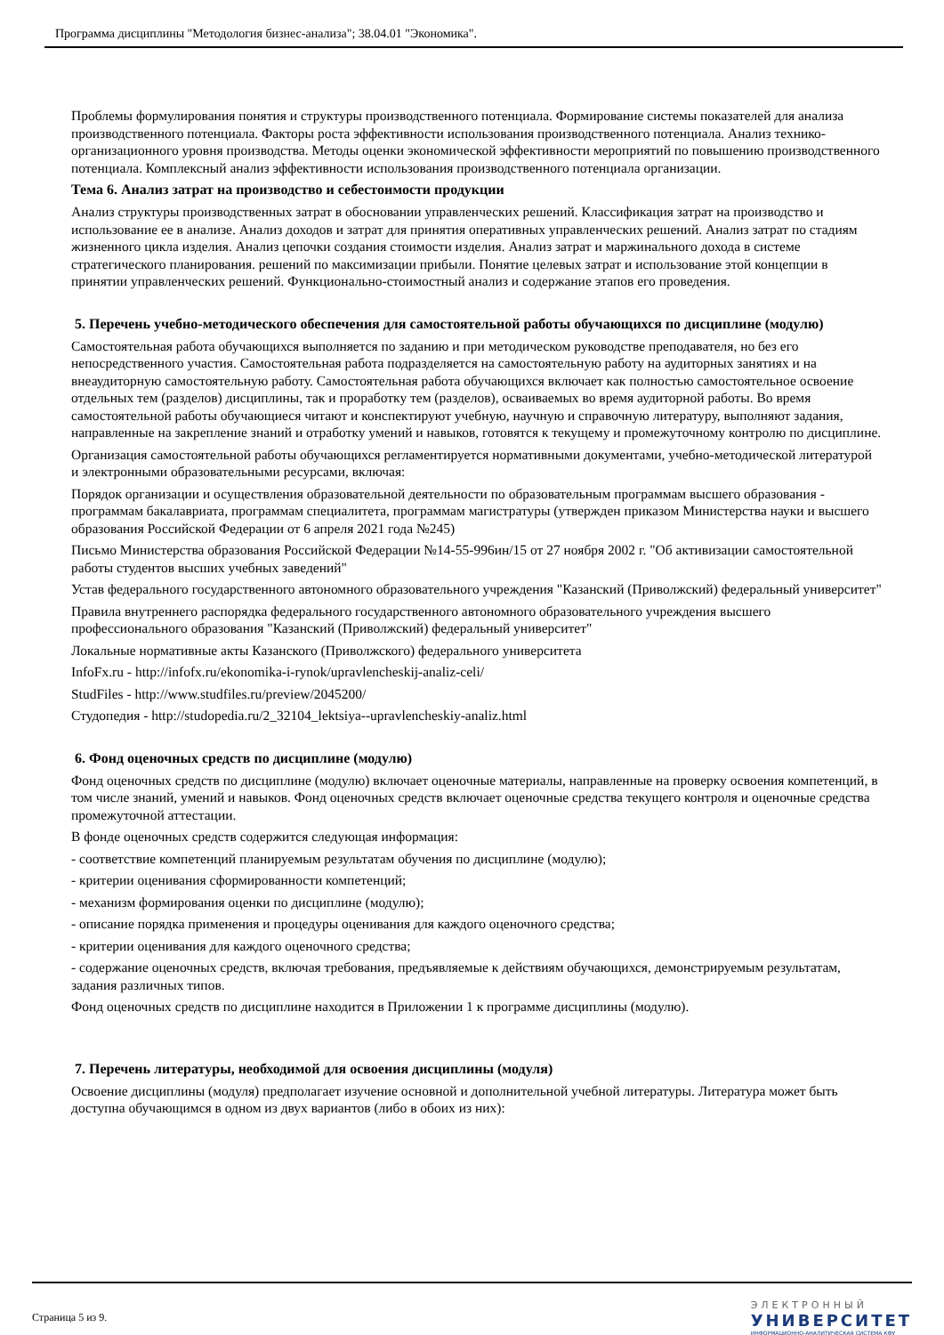Программа дисциплины "Методология бизнес-анализа"; 38.04.01 "Экономика".
Проблемы формулирования понятия и структуры производственного потенциала. Формирование системы показателей для анализа производственного потенциала. Факторы роста эффективности использования производственного потенциала. Анализ технико-организационного уровня производства. Методы оценки экономической эффективности мероприятий по повышению производственного потенциала. Комплексный анализ эффективности использования производственного потенциала организации.
Тема 6. Анализ затрат на производство и себестоимости продукции
Анализ структуры производственных затрат в обосновании управленческих решений. Классификация затрат на производство и использование ее в анализе. Анализ доходов и затрат для принятия оперативных управленческих решений. Анализ затрат по стадиям жизненного цикла изделия. Анализ цепочки создания стоимости изделия. Анализ затрат и маржинального дохода в системе стратегического планирования. решений по максимизации прибыли. Понятие целевых затрат и использование этой концепции в принятии управленческих решений. Функционально-стоимостный анализ и содержание этапов его проведения.
5. Перечень учебно-методического обеспечения для самостоятельной работы обучающихся по дисциплине (модулю)
Самостоятельная работа обучающихся выполняется по заданию и при методическом руководстве преподавателя, но без его непосредственного участия. Самостоятельная работа подразделяется на самостоятельную работу на аудиторных занятиях и на внеаудиторную самостоятельную работу. Самостоятельная работа обучающихся включает как полностью самостоятельное освоение отдельных тем (разделов) дисциплины, так и проработку тем (разделов), осваиваемых во время аудиторной работы. Во время самостоятельной работы обучающиеся читают и конспектируют учебную, научную и справочную литературу, выполняют задания, направленные на закрепление знаний и отработку умений и навыков, готовятся к текущему и промежуточному контролю по дисциплине.
Организация самостоятельной работы обучающихся регламентируется нормативными документами, учебно-методической литературой и электронными образовательными ресурсами, включая:
Порядок организации и осуществления образовательной деятельности по образовательным программам высшего образования - программам бакалавриата, программам специалитета, программам магистратуры (утвержден приказом Министерства науки и высшего образования Российской Федерации от 6 апреля 2021 года №245)
Письмо Министерства образования Российской Федерации №14-55-996ин/15 от 27 ноября 2002 г. "Об активизации самостоятельной работы студентов высших учебных заведений"
Устав федерального государственного автономного образовательного учреждения "Казанский (Приволжский) федеральный университет"
Правила внутреннего распорядка федерального государственного автономного образовательного учреждения высшего профессионального образования "Казанский (Приволжский) федеральный университет"
Локальные нормативные акты Казанского (Приволжского) федерального университета
InfoFx.ru - http://infofx.ru/ekonomika-i-rynok/upravlencheskij-analiz-celi/
StudFiles - http://www.studfiles.ru/preview/2045200/
Студопедия - http://studopedia.ru/2_32104_lektsiya--upravlencheskiy-analiz.html
6. Фонд оценочных средств по дисциплине (модулю)
Фонд оценочных средств по дисциплине (модулю) включает оценочные материалы, направленные на проверку освоения компетенций, в том числе знаний, умений и навыков. Фонд оценочных средств включает оценочные средства текущего контроля и оценочные средства промежуточной аттестации.
В фонде оценочных средств содержится следующая информация:
- соответствие компетенций планируемым результатам обучения по дисциплине (модулю);
- критерии оценивания сформированности компетенций;
- механизм формирования оценки по дисциплине (модулю);
- описание порядка применения и процедуры оценивания для каждого оценочного средства;
- критерии оценивания для каждого оценочного средства;
- содержание оценочных средств, включая требования, предъявляемые к действиям обучающихся, демонстрируемым результатам, задания различных типов.
Фонд оценочных средств по дисциплине находится в Приложении 1 к программе дисциплины (модулю).
7. Перечень литературы, необходимой для освоения дисциплины (модуля)
Освоение дисциплины (модуля) предполагает изучение основной и дополнительной учебной литературы. Литература может быть доступна обучающимся в одном из двух вариантов (либо в обоих из них):
Страница 5 из 9.
ЭЛЕКТРОННЫЙ
УНИВЕРСИТЕТ
ИНФОРМАЦИОННО-АНАЛИТИЧЕСКАЯ СИСТЕМА КФУ